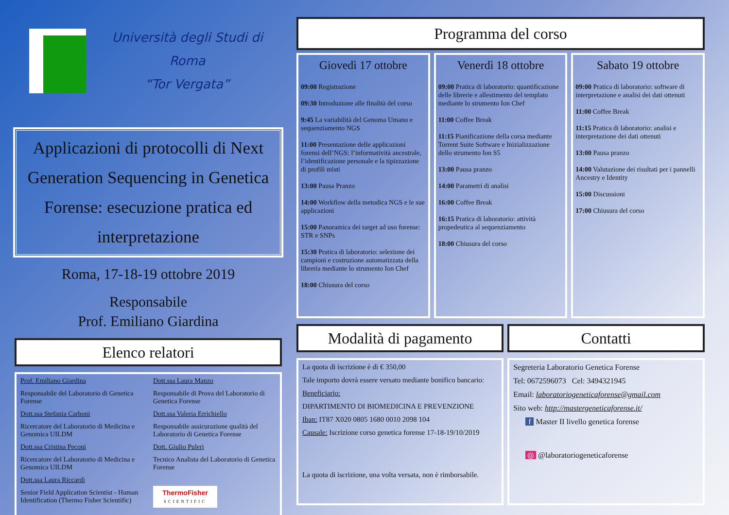Università degli Studi di Roma
“Tor Vergata”
Applicazioni di protocolli di Next Generation Sequencing in Genetica Forense: esecuzione pratica ed interpretazione
Roma, 17-18-19 ottobre 2019
Responsabile
Prof. Emiliano Giardina
Elenco relatori
Prof. Emiliano Giardina
Responsabile del Laboratorio di Genetica Forense
Dott.ssa Stefania Carboni
Ricercatore del Laboratorio di Medicina e Genomica UILDM
Dott.ssa Cristina Peconi
Ricercatore del Laboratorio di Medicina e Genomica UILDM
Dott.ssa Laura Riccardi
Senior Field Application Scientist - Human Identification (Thermo Fisher Scientific)
Dott.ssa Laura Manzo
Responsabile di Prova del Laboratorio di Genetica Forense
Dott.ssa Valeria Errichiello
Responsabile assicurazione qualità del Laboratorio di Genetica Forense
Dott. Giulio Puleri
Tecnico Analista del Laboratorio di Genetica Forense
ThermoFisher
SCIENTIFIC
Programma del corso
Giovedì 17 ottobre
09:00 Registrazione
09:30 Introduzione alle finalità del corso
9:45 La variabilità del Genoma Umano e sequenziamento NGS
11:00 Presentazione delle applicazioni forensi dell’NGS: l’informatività ancestrale, l’identificazione personale e la tipizzazione di profili misti
13:00 Pausa Pranzo
14:00 Workflow della metodica NGS e le sue applicazioni
15:00 Panoramica dei target ad uso forense: STR e SNPs
15:30 Pratica di laboratorio: selezione dei campioni e costruzione automatizzata della libreria mediante lo strumento Ion Chef
18:00 Chiusura del corso
Venerdì 18 ottobre
09:00 Pratica di laboratorio: quantificazione delle librerie e allestimento del templato mediante lo strumento Ion Chef
11:00 Coffee Break
11:15 Pianificazione della corsa mediante Torrent Suite Software e Inizializzazione dello strumento Ion S5
13:00 Pausa pranzo
14:00 Parametri di analisi
16:00 Coffee Break
16:15 Pratica di laboratorio: attività propedeutica al sequenziamento
18:00 Chiusura del corso
Sabato 19 ottobre
09:00 Pratica di laboratorio: software di interpretazione e analisi dei dati ottenuti
11:00 Coffee Break
11:15 Pratica di laboratorio: analisi e interpretazione dei dati ottenuti
13:00 Pausa pranzo
14:00 Valutazione dei risultati per i pannelli Ancestry e Identity
15:00 Discussioni
17:00 Chiusura del corso
Modalità di pagamento
La quota di iscrizione è di € 350,00
Tale importo dovrà essere versato mediante bonifico bancario:
Beneficiario:
DIPARTIMENTO DI BIOMEDICINA E PREVENZIONE
Iban: IT87 X020 0805 1680 0010 2098 104
Causale: Iscrizione corso genetica forense 17-18-19/10/2019
La quota di iscrizione, una volta versata, non è rimborsabile.
Contatti
Segreteria Laboratorio Genetica Forense
Tel: 0672596073 Cel: 3494321945
Email: laboratoriogeneticaforense@gmail.com
Sito web: http://mastergeneticaforense.it/
f Master II livello genetica forense
◎ @laboratoriogeneticaforense